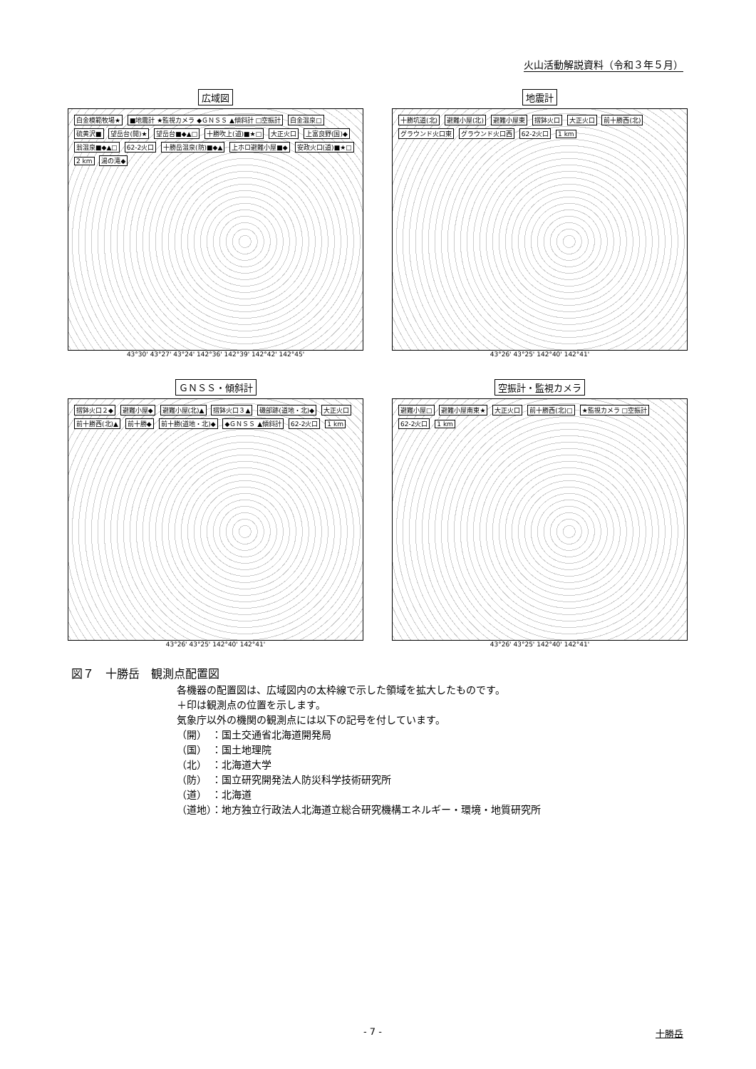火山活動解説資料（令和３年５月）
広域図
白金模範牧場★ ■地震計 ★監視カメラ ◆ＧＮＳＳ ▲傾斜計 □空振計 白金温泉□ 硫黄沢■ 望岳台(開)★ 望岳台■◆▲□ 十勝吹上(道)■★□ 大正火口 上富良野(国)◆ 翁温泉■◆▲□ 62-2火口 十勝岳温泉(防)■◆▲ 上ホロ避難小屋■◆ 安政火口(道)■★□ 2 km 湯の滝◆
43°30' 43°27' 43°24' 142°36' 142°39' 142°42' 142°45'
地震計
十勝坑道(北) 避難小屋(北) 避難小屋東 摺鉢火口 大正火口 前十勝西(北) グラウンド火口東 グラウンド火口西 62-2火口 1 km
43°26' 43°25' 142°40' 142°41'
ＧＮＳＳ・傾斜計
摺鉢火口２◆ 避難小屋◆ 避難小屋(北)▲ 摺鉢火口３▲ 磯部跡(道地・北)◆ 大正火口 前十勝西(北)▲ 前十勝◆ 前十勝(道地・北)◆ ◆ＧＮＳＳ ▲傾斜計 62-2火口 1 km
43°26' 43°25' 142°40' 142°41'
空振計・監視カメラ
避難小屋□ 避難小屋南東★ 大正火口 前十勝西(北)□ ★監視カメラ □空振計 62-2火口 1 km
43°26' 43°25' 142°40' 142°41'
図７　十勝岳　観測点配置図
各機器の配置図は、広域図内の太枠線で示した領域を拡大したものです。
＋印は観測点の位置を示します。
気象庁以外の機関の観測点には以下の記号を付しています。
（開）　：国土交通省北海道開発局
（国）　：国土地理院
（北）　：北海道大学
（防）　：国立研究開発法人防災科学技術研究所
（道）　：北海道
（道地）：地方独立行政法人北海道立総合研究機構エネルギー・環境・地質研究所
- 7 - 十勝岳